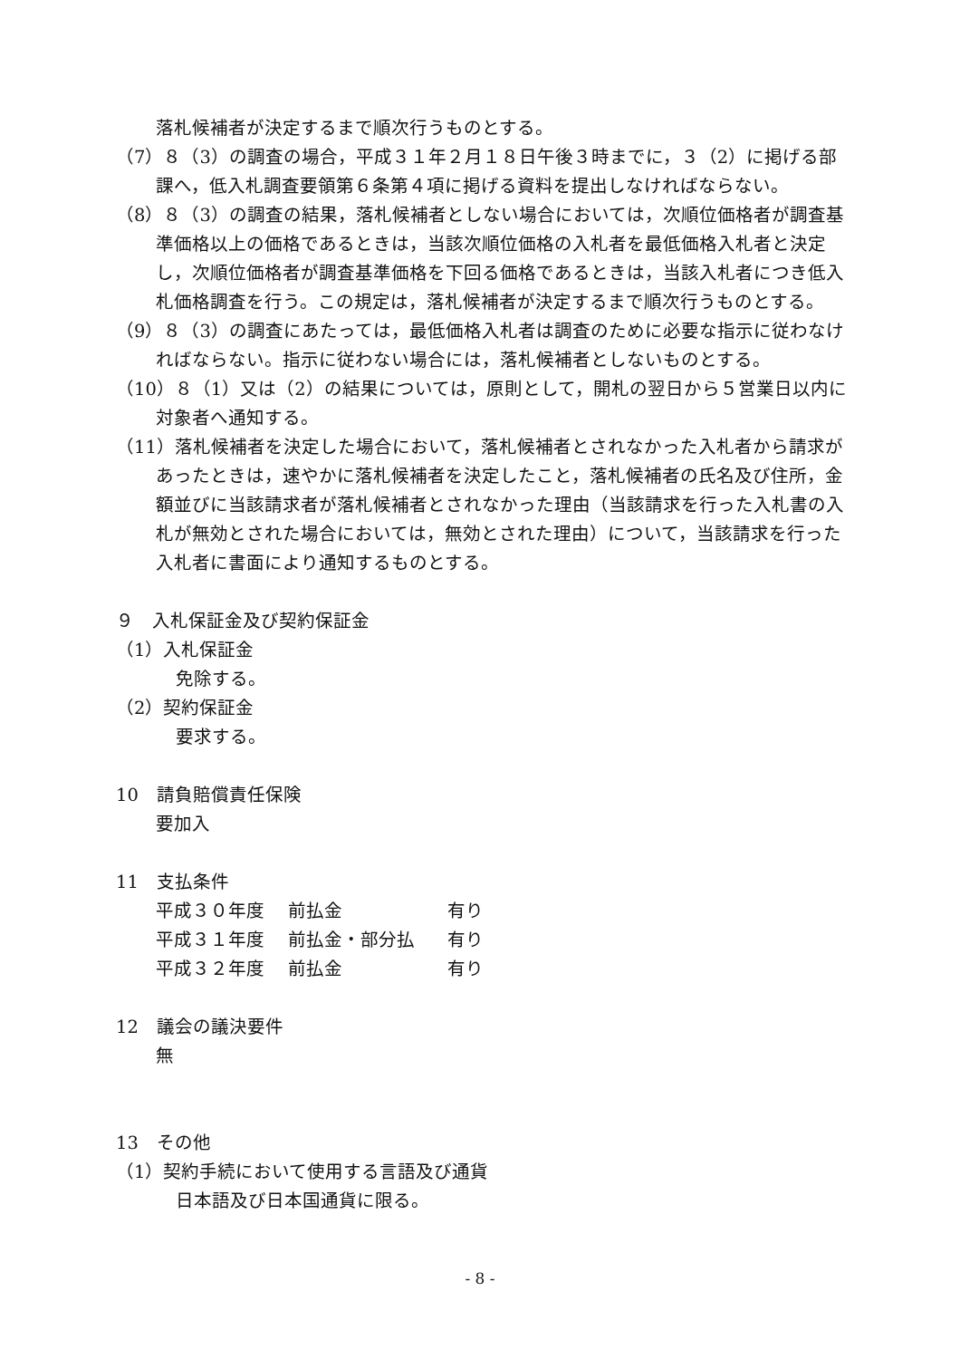落札候補者が決定するまで順次行うものとする。
（7）８（3）の調査の場合，平成３１年２月１８日午後３時までに，３（2）に掲げる部課へ，低入札調査要領第６条第４項に掲げる資料を提出しなければならない。
（8）８（3）の調査の結果，落札候補者としない場合においては，次順位価格者が調査基準価格以上の価格であるときは，当該次順位価格の入札者を最低価格入札者と決定し，次順位価格者が調査基準価格を下回る価格であるときは，当該入札者につき低入札価格調査を行う。この規定は，落札候補者が決定するまで順次行うものとする。
（9）８（3）の調査にあたっては，最低価格入札者は調査のために必要な指示に従わなければならない。指示に従わない場合には，落札候補者としないものとする。
（10）８（1）又は（2）の結果については，原則として，開札の翌日から５営業日以内に対象者へ通知する。
（11）落札候補者を決定した場合において，落札候補者とされなかった入札者から請求があったときは，速やかに落札候補者を決定したこと，落札候補者の氏名及び住所，金額並びに当該請求者が落札候補者とされなかった理由（当該請求を行った入札書の入札が無効とされた場合においては，無効とされた理由）について，当該請求を行った入札者に書面により通知するものとする。
９　入札保証金及び契約保証金
（1）入札保証金
免除する。
（2）契約保証金
要求する。
10　請負賠償責任保険
要加入
11　支払条件
平成３０年度 前払金 有り
平成３１年度 前払金・部分払 有り
平成３２年度 前払金 有り
12　議会の議決要件
無
13　その他
（1）契約手続において使用する言語及び通貨
日本語及び日本国通貨に限る。
- 8 -